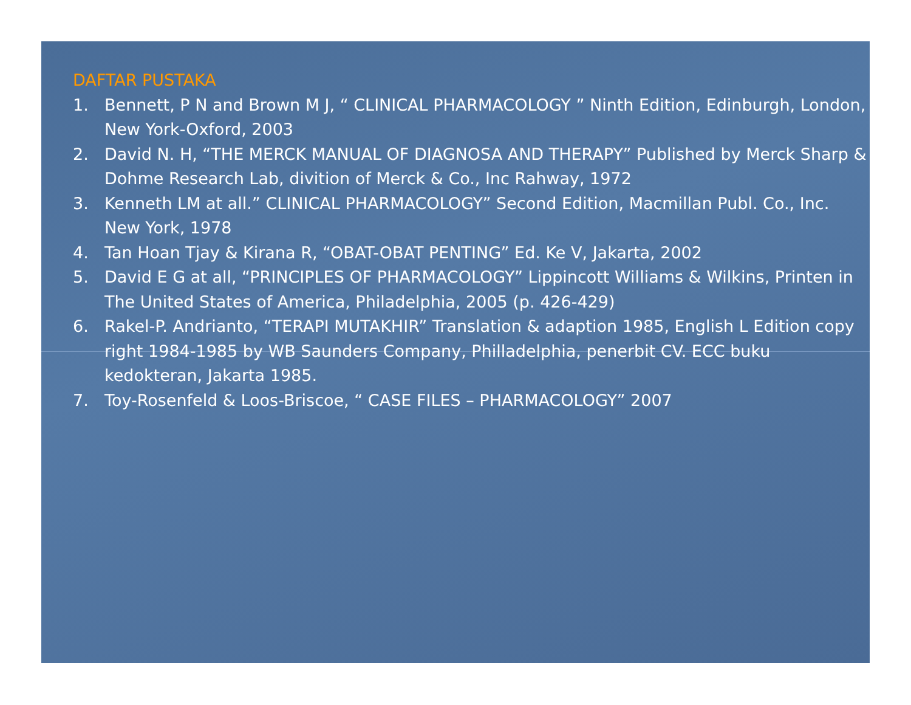DAFTAR PUSTAKA
1. Bennett, P N and Brown M J, “ CLINICAL PHARMACOLOGY ” Ninth Edition, Edinburgh, London, New York-Oxford, 2003
2. David N. H, “THE MERCK MANUAL OF DIAGNOSA AND THERAPY” Published by Merck Sharp & Dohme Research Lab, divition of Merck & Co., Inc Rahway, 1972
3. Kenneth LM at all.” CLINICAL PHARMACOLOGY” Second Edition, Macmillan Publ. Co., Inc. New York, 1978
4. Tan Hoan Tjay & Kirana R, “OBAT-OBAT PENTING” Ed. Ke V, Jakarta, 2002
5. David E G at all, “PRINCIPLES OF PHARMACOLOGY” Lippincott Williams & Wilkins, Printen in The United States of America, Philadelphia, 2005 (p. 426-429)
6. Rakel-P. Andrianto, “TERAPI MUTAKHIR” Translation & adaption 1985, English L Edition copy right 1984-1985 by WB Saunders Company, Philladelphia, penerbit CV. ECC buku kedokteran, Jakarta 1985.
7. Toy-Rosenfeld & Loos-Briscoe, “ CASE FILES – PHARMACOLOGY” 2007